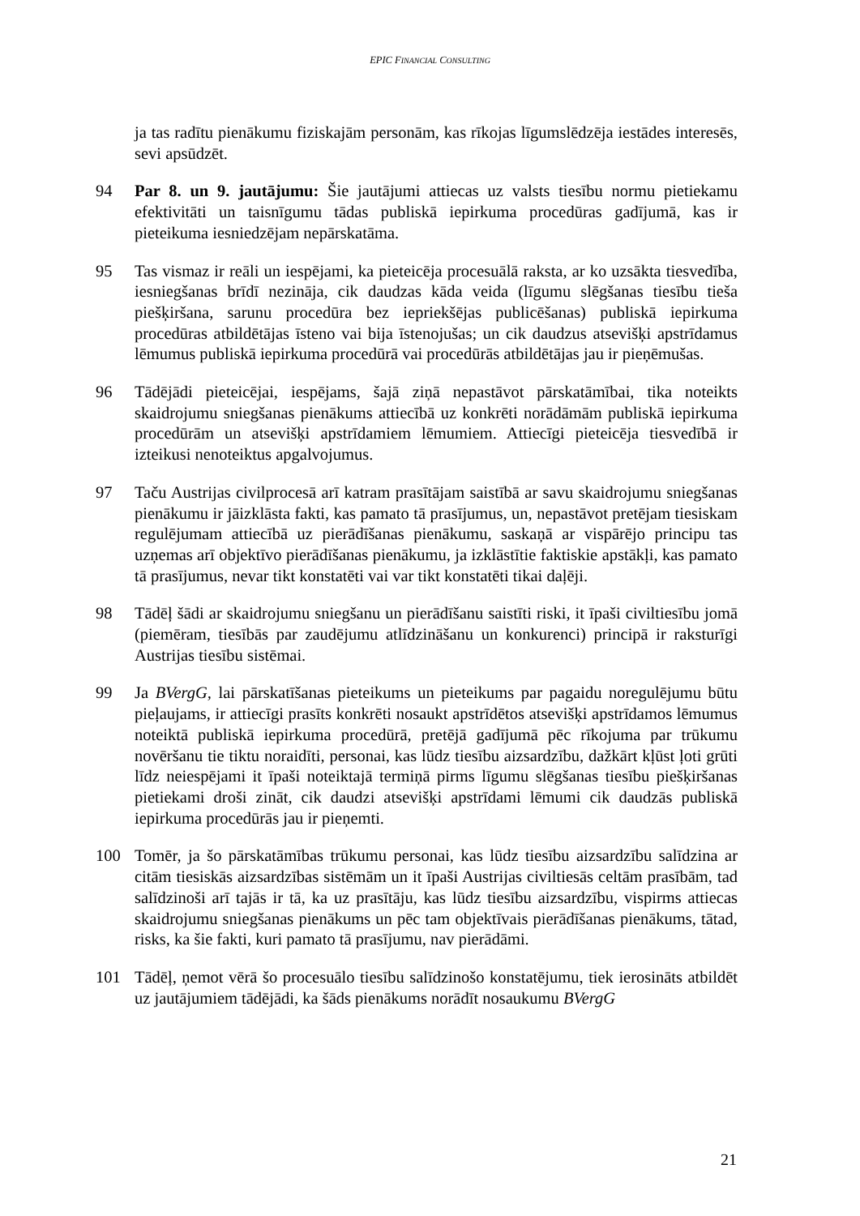EPIC FINANCIAL CONSULTING
ja tas radītu pienākumu fiziskajām personām, kas rīkojas līgumslēdzēja iestādes interesēs, sevi apsūdzēt.
94 Par 8. un 9. jautājumu: Šie jautājumi attiecas uz valsts tiesību normu pietiekamu efektivitāti un taisnīgumu tādas publiskā iepirkuma procedūras gadījumā, kas ir pieteikuma iesniedzējam nepārskatāma.
95 Tas vismaz ir reāli un iespējami, ka pieteicēja procesuālā raksta, ar ko uzsākta tiesvedība, iesniegšanas brīdī nezināja, cik daudzas kāda veida (līgumu slēgšanas tiesību tieša piešķiršana, sarunu procedūra bez iepriekšējas publicēšanas) publiskā iepirkuma procedūras atbildētājas īsteno vai bija īstenojušas; un cik daudzus atsevišķi apstrīdamus lēmumus publiskā iepirkuma procedūrā vai procedūrās atbildētājas jau ir pieņēmušas.
96 Tādējādi pieteicējai, iespējams, šajā ziņā nepastāvot pārskatāmībai, tika noteikts skaidrojumu sniegšanas pienākums attiecībā uz konkrēti norādāmām publiskā iepirkuma procedūrām un atsevišķi apstrīdamiem lēmumiem. Attiecīgi pieteicēja tiesvedībā ir izteikusi nenoteiktus apgalvojumus.
97 Taču Austrijas civilprocesā arī katram prasītājam saistībā ar savu skaidrojumu sniegšanas pienākumu ir jāizklāsta fakti, kas pamato tā prasījumus, un, nepastāvot pretējam tiesiskam regulējumam attiecībā uz pierādīšanas pienākumu, saskaņā ar vispārējo principu tas uzņemas arī objektīvo pierādīšanas pienākumu, ja izklāstītie faktiskie apstākļi, kas pamato tā prasījumus, nevar tikt konstatēti vai var tikt konstatēti tikai daļēji.
98 Tādēļ šādi ar skaidrojumu sniegšanu un pierādīšanu saistīti riski, it īpaši civiltiesību jomā (piemēram, tiesībās par zaudējumu atlīdzināšanu un konkurenci) principā ir raksturīgi Austrijas tiesību sistēmai.
99 Ja BVergG, lai pārskatīšanas pieteikums un pieteikums par pagaidu noregulējumu būtu pieļaujams, ir attiecīgi prasīts konkrēti nosaukt apstrīdētos atsevišķi apstrīdamos lēmumus noteiktā publiskā iepirkuma procedūrā, pretējā gadījumā pēc rīkojuma par trūkumu novēršanu tie tiktu noraidīti, personai, kas lūdz tiesību aizsardzību, dažkārt kļūst ļoti grūti līdz neiespējami it īpaši noteiktajā termiņā pirms līgumu slēgšanas tiesību piešķiršanas pietiekami droši zināt, cik daudzi atsevišķi apstrīdami lēmumi cik daudzās publiskā iepirkuma procedūrās jau ir pieņemti.
100 Tomēr, ja šo pārskatāmības trūkumu personai, kas lūdz tiesību aizsardzību salīdzina ar citām tiesiskās aizsardzības sistēmām un it īpaši Austrijas civiltiesās celtām prasībām, tad salīdzinoši arī tajās ir tā, ka uz prasītāju, kas lūdz tiesību aizsardzību, vispirms attiecas skaidrojumu sniegšanas pienākums un pēc tam objektīvais pierādīšanas pienākums, tātad, risks, ka šie fakti, kuri pamato tā prasījumu, nav pierādāmi.
101 Tādēļ, ņemot vērā šo procesuālo tiesību salīdzinošo konstatējumu, tiek ierosināts atbildēt uz jautājumiem tādējādi, ka šāds pienākums norādīt nosaukumu BVergG
21